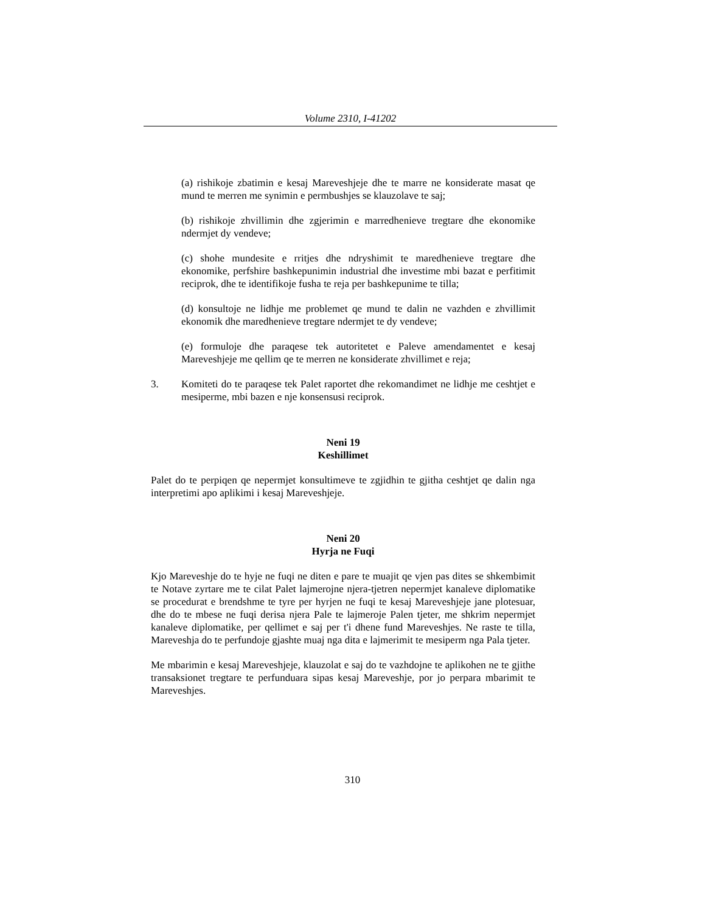Volume 2310, I-41202
(a) rishikoje zbatimin e kesaj Mareveshjeje dhe te marre ne konsiderate masat qe mund te merren me synimin e permbushjes se klauzolave te saj;
(b) rishikoje zhvillimin dhe zgjerimin e marredhenieve tregtare dhe ekonomike ndermjet dy vendeve;
(c) shohe mundesite e rritjes dhe ndryshimit te maredhenieve tregtare dhe ekonomike, perfshire bashkepunimin industrial dhe investime mbi bazat e perfitimit reciprok, dhe te identifikoje fusha te reja per bashkepunime te tilla;
(d) konsultoje ne lidhje me problemet qe mund te dalin ne vazhden e zhvillimit ekonomik dhe maredhenieve tregtare ndermjet te dy vendeve;
(e) formuloje dhe paraqese tek autoritetet e Paleve amendamentet e kesaj Mareveshjeje me qellim qe te merren ne konsiderate zhvillimet e reja;
3. Komiteti do te paraqese tek Palet raportet dhe rekomandimet ne lidhje me ceshtjet e mesiperme, mbi bazen e nje konsensusi reciprok.
Neni 19
Keshillimet
Palet do te perpiqen qe nepermjet konsultimeve te zgjidhin te gjitha ceshtjet qe dalin nga interpretimi apo aplikimi i kesaj Mareveshjeje.
Neni 20
Hyrja ne Fuqi
Kjo Mareveshje do te hyje ne fuqi ne diten e pare te muajit qe vjen pas dites se shkembimit te Notave zyrtare me te cilat Palet lajmerojne njera-tjetren nepermjet kanaleve diplomatike se procedurat e brendshme te tyre per hyrjen ne fuqi te kesaj Mareveshjeje jane plotesuar, dhe do te mbese ne fuqi derisa njera Pale te lajmeroje Palen tjeter, me shkrim nepermjet kanaleve diplomatike, per qellimet e saj per t'i dhene fund Mareveshjes. Ne raste te tilla, Mareveshja do te perfundoje gjashte muaj nga dita e lajmerimit te mesiperm nga Pala tjeter.
Me mbarimin e kesaj Mareveshjeje, klauzolat e saj do te vazhdojne te aplikohen ne te gjithe transaksionet tregtare te perfunduara sipas kesaj Mareveshje, por jo perpara mbarimit te Mareveshjes.
310